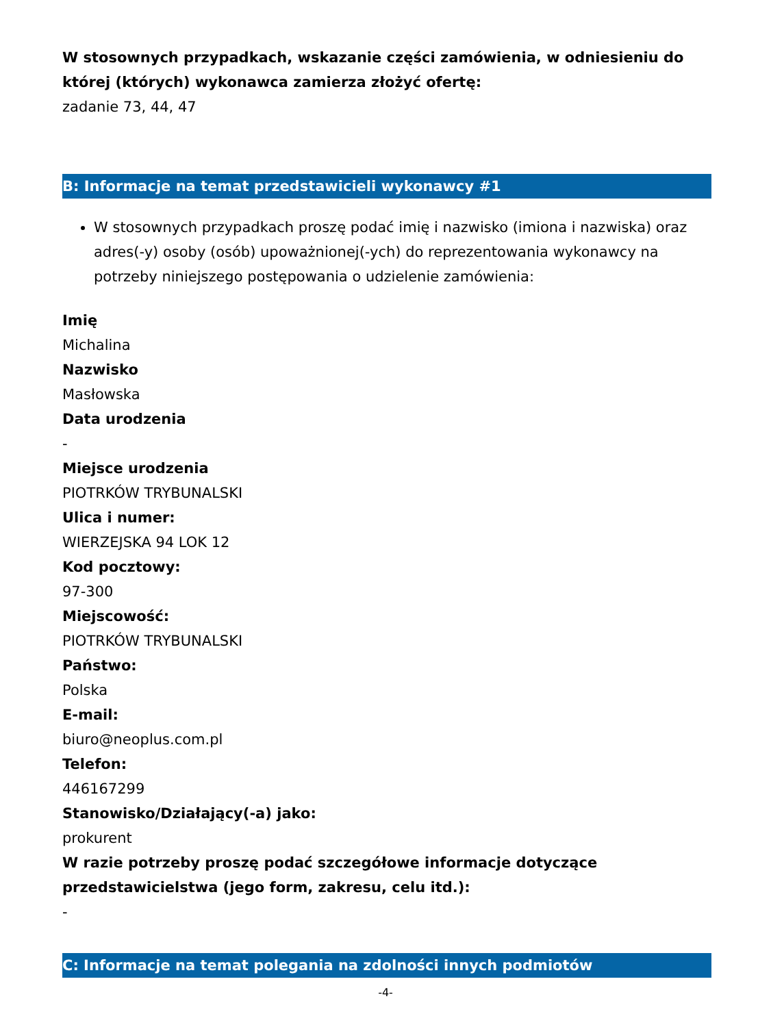W stosownych przypadkach, wskazanie części zamówienia, w odniesieniu do której (których) wykonawca zamierza złożyć ofertę:
zadanie 73, 44, 47
B: Informacje na temat przedstawicieli wykonawcy #1
W stosownych przypadkach proszę podać imię i nazwisko (imiona i nazwiska) oraz adres(-y) osoby (osób) upoważnionej(-ych) do reprezentowania wykonawcy na potrzeby niniejszego postępowania o udzielenie zamówienia:
Imię
Michalina
Nazwisko
Masłowska
Data urodzenia
-
Miejsce urodzenia
PIOTRKÓW TRYBUNALSKI
Ulica i numer:
WIERZEJSKA 94 LOK 12
Kod pocztowy:
97-300
Miejscowość:
PIOTRKÓW TRYBUNALSKI
Państwo:
Polska
E-mail:
biuro@neoplus.com.pl
Telefon:
446167299
Stanowisko/Działający(-a) jako:
prokurent
W razie potrzeby proszę podać szczegółowe informacje dotyczące przedstawicielstwa (jego form, zakresu, celu itd.):
-
C: Informacje na temat polegania na zdolności innych podmiotów
-4-